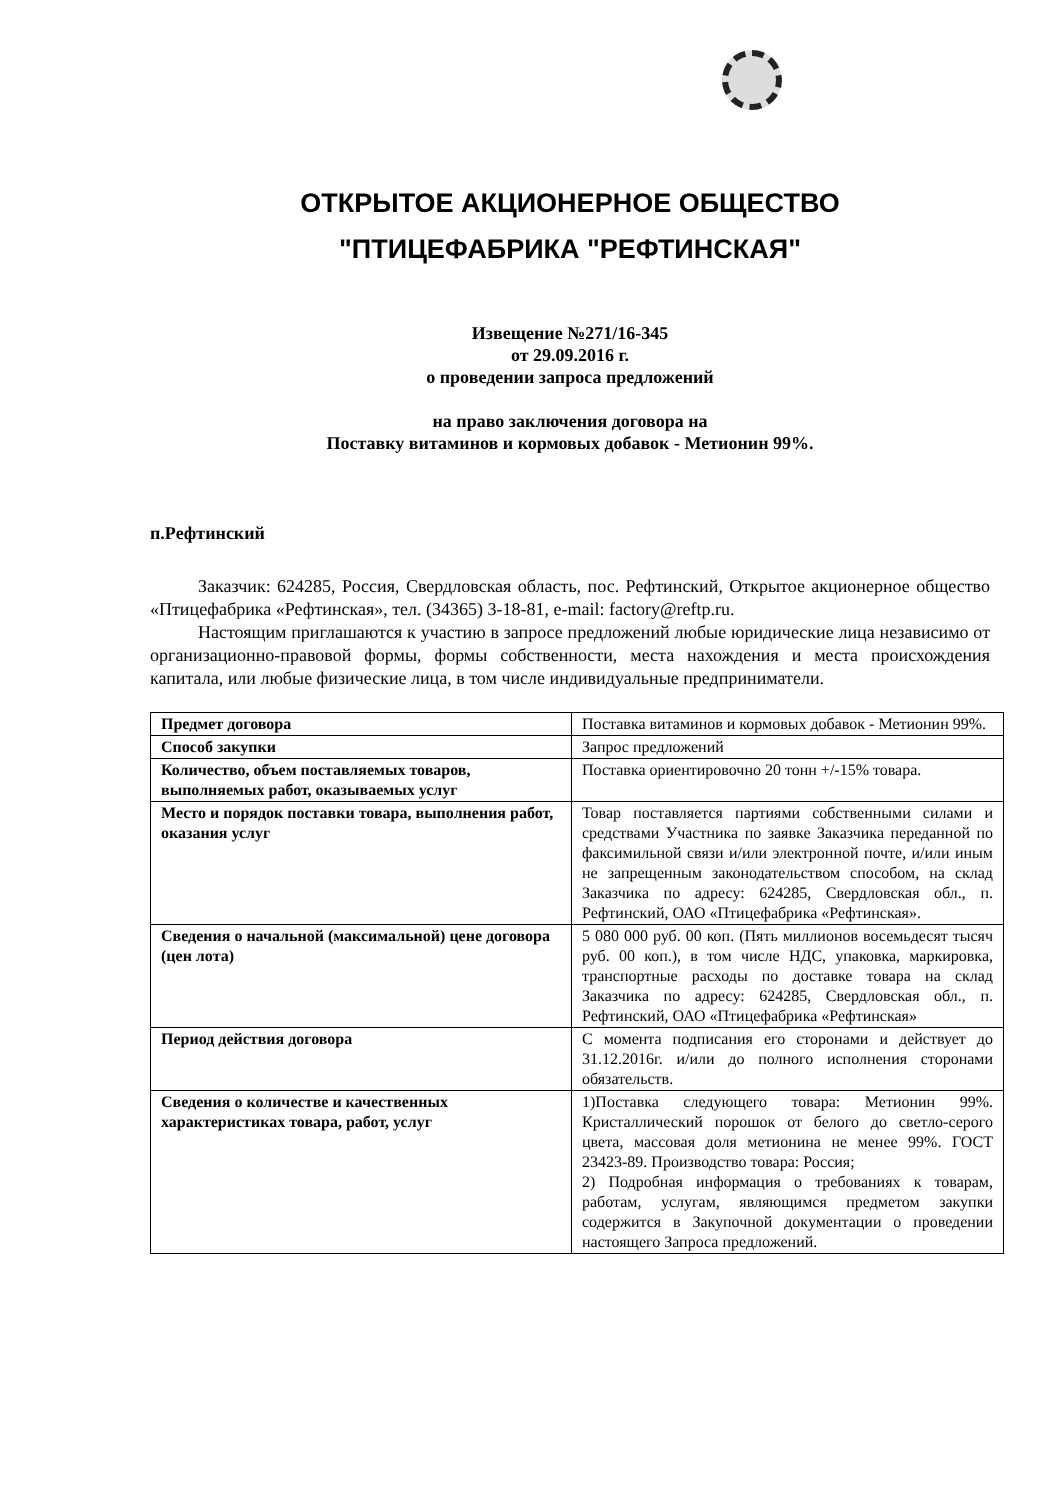ОТКРЫТОЕ АКЦИОНЕРНОЕ ОБЩЕСТВО
"ПТИЦЕФАБРИКА "РЕФТИНСКАЯ"
Извещение №271/16-345
от 29.09.2016 г.
о проведении запроса предложений
на право заключения договора на
Поставку витаминов и кормовых добавок - Метионин 99%.
п.Рефтинский
Заказчик: 624285, Россия, Свердловская область, пос. Рефтинский, Открытое акционерное общество «Птицефабрика «Рефтинская», тел. (34365) 3-18-81, e-mail: factory@reftp.ru.
Настоящим приглашаются к участию в запросе предложений любые юридические лица независимо от организационно-правовой формы, формы собственности, места нахождения и места происхождения капитала, или любые физические лица, в том числе индивидуальные предприниматели.
| Предмет договора | Поставка витаминов и кормовых добавок - Метионин 99%. |
| Способ закупки | Запрос предложений |
| Количество, объем поставляемых товаров, выполняемых работ, оказываемых услуг | Поставка ориентировочно 20 тонн +/-15% товара. |
| Место и порядок поставки товара, выполнения работ, оказания услуг | Товар поставляется партиями собственными силами и средствами Участника по заявке Заказчика переданной по факсимильной связи и/или электронной почте, и/или иным не запрещенным законодательством способом, на склад Заказчика по адресу: 624285, Свердловская обл., п. Рефтинский, ОАО «Птицефабрика «Рефтинская». |
| Сведения о начальной (максимальной) цене договора (цен лота) | 5 080 000 руб. 00 коп. (Пять миллионов восемьдесят тысяч руб. 00 коп.), в том числе НДС, упаковка, маркировка, транспортные расходы по доставке товара на склад Заказчика по адресу: 624285, Свердловская обл., п. Рефтинский, ОАО «Птицефабрика «Рефтинская» |
| Период действия договора | С момента подписания его сторонами и действует до 31.12.2016г. и/или до полного исполнения сторонами обязательств. |
| Сведения о количестве и качественных характеристиках товара, работ, услуг | 1)Поставка следующего товара: Метионин 99%. Кристаллический порошок от белого до светло-серого цвета, массовая доля метионина не менее 99%. ГОСТ 23423-89. Производство товара: Россия; 2) Подробная информация о требованиях к товарам, работам, услугам, являющимся предметом закупки содержится в Закупочной документации о проведении настоящего Запроса предложений. |